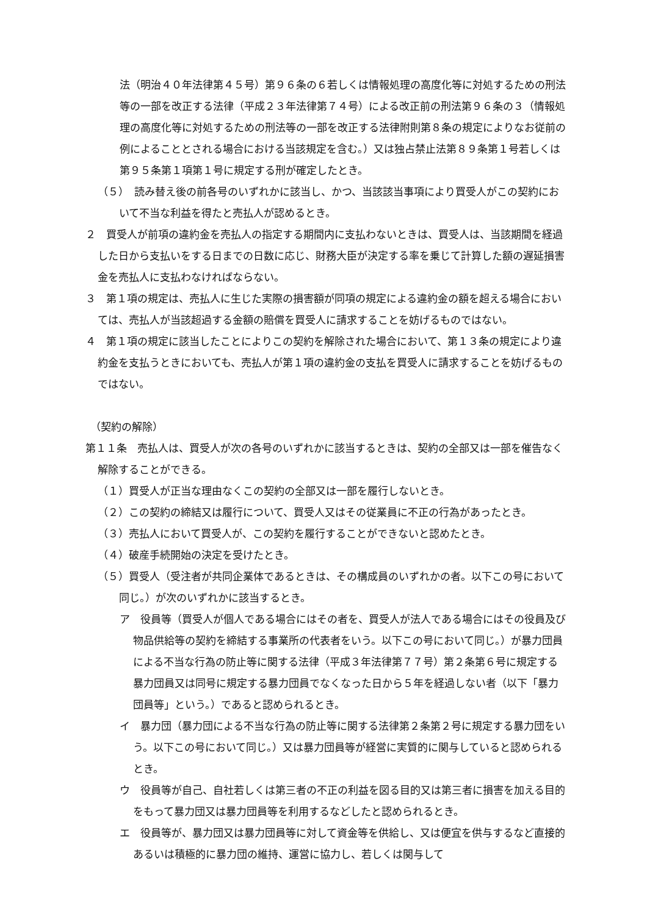法（明治４０年法律第４５号）第９６条の６若しくは情報処理の高度化等に対処するための刑法等の一部を改正する法律（平成２３年法律第７４号）による改正前の刑法第９６条の３（情報処理の高度化等に対処するための刑法等の一部を改正する法律附則第８条の規定によりなお従前の例によることとされる場合における当該規定を含む。）又は独占禁止法第８９条第１号若しくは第９５条第１項第１号に規定する刑が確定したとき。
（５）　読み替え後の前各号のいずれかに該当し、かつ、当該該当事項により買受人がこの契約において不当な利益を得たと売払人が認めるとき。
２　買受人が前項の違約金を売払人の指定する期間内に支払わないときは、買受人は、当該期間を経過した日から支払いをする日までの日数に応じ、財務大臣が決定する率を乗じて計算した額の遅延損害金を売払人に支払わなければならない。
３　第１項の規定は、売払人に生じた実際の損害額が同項の規定による違約金の額を超える場合においては、売払人が当該超過する金額の賠償を買受人に請求することを妨げるものではない。
４　第１項の規定に該当したことによりこの契約を解除された場合において、第１３条の規定により違約金を支払うときにおいても、売払人が第１項の違約金の支払を買受人に請求することを妨げるものではない。
（契約の解除）
第１１条　売払人は、買受人が次の各号のいずれかに該当するときは、契約の全部又は一部を催告なく解除することができる。
（１）買受人が正当な理由なくこの契約の全部又は一部を履行しないとき。
（２）この契約の締結又は履行について、買受人又はその従業員に不正の行為があったとき。
（３）売払人において買受人が、この契約を履行することができないと認めたとき。
（４）破産手続開始の決定を受けたとき。
（５）買受人（受注者が共同企業体であるときは、その構成員のいずれかの者。以下この号において同じ。）が次のいずれかに該当するとき。
ア　役員等（買受人が個人である場合にはその者を、買受人が法人である場合にはその役員及び物品供給等の契約を締結する事業所の代表者をいう。以下この号において同じ。）が暴力団員による不当な行為の防止等に関する法律（平成３年法律第７７号）第２条第６号に規定する暴力団員又は同号に規定する暴力団員でなくなった日から５年を経過しない者（以下「暴力団員等」という。）であると認められるとき。
イ　暴力団（暴力団による不当な行為の防止等に関する法律第２条第２号に規定する暴力団をいう。以下この号において同じ。）又は暴力団員等が経営に実質的に関与していると認められるとき。
ウ　役員等が自己、自社若しくは第三者の不正の利益を図る目的又は第三者に損害を加える目的をもって暴力団又は暴力団員等を利用するなどしたと認められるとき。
エ　役員等が、暴力団又は暴力団員等に対して資金等を供給し、又は便宜を供与するなど直接的あるいは積極的に暴力団の維持、運営に協力し、若しくは関与して